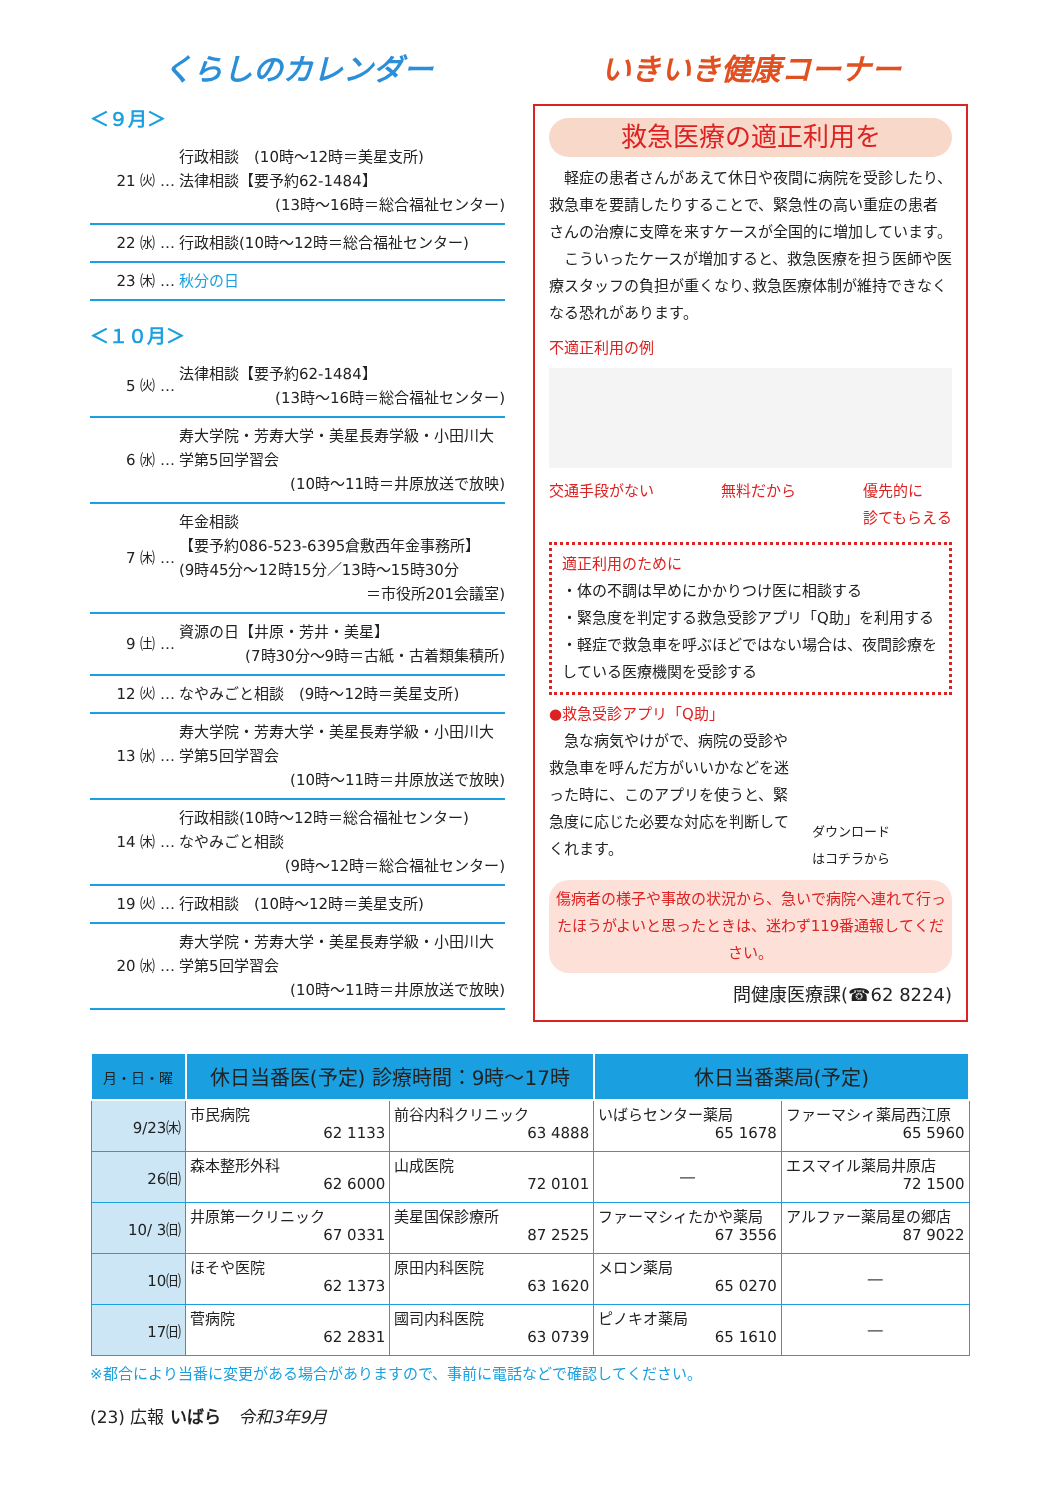くらしのカレンダー
＜９月＞
21 ㈫ …
行政相談　(10時～12時＝美星支所)
法律相談【要予約62-1484】
(13時～16時＝総合福祉センター)
22 ㈬ …
行政相談(10時～12時＝総合福祉センター)
23 ㈭ … 秋分の日
＜１０月＞
5 ㈫ …
法律相談【要予約62-1484】
(13時～16時＝総合福祉センター)
6 ㈬ …
寿大学院・芳寿大学・美星長寿学級・小田川大学第5回学習会
(10時～11時＝井原放送で放映)
7 ㈭ …
年金相談
【要予約086-523-6395倉敷西年金事務所】
(9時45分～12時15分／13時～15時30分
＝市役所201会議室)
9 ㈯ …
資源の日【井原・芳井・美星】
(7時30分～9時＝古紙・古着類集積所)
12 ㈫ …
なやみごと相談　(9時～12時＝美星支所)
13 ㈬ …
寿大学院・芳寿大学・美星長寿学級・小田川大学第5回学習会
(10時～11時＝井原放送で放映)
14 ㈭ …
行政相談(10時～12時＝総合福祉センター)
なやみごと相談
(9時～12時＝総合福祉センター)
19 ㈫ … 行政相談　(10時～12時＝美星支所)
20 ㈬ …
寿大学院・芳寿大学・美星長寿学級・小田川大学第5回学習会
(10時～11時＝井原放送で放映)
いきいき健康コーナー
救急医療の適正利用を
　軽症の患者さんがあえて休日や夜間に病院を受診したり、救急車を要請したりすることで、緊急性の高い重症の患者さんの治療に支障を来すケースが全国的に増加しています。
　こういったケースが増加すると、救急医療を担う医師や医療スタッフの負担が重くなり､救急医療体制が維持できなくなる恐れがあります。
不適正利用の例
交通手段がない 無料だから 優先的に
診てもらえる
適正利用のために
・体の不調は早めにかかりつけ医に相談する
・緊急度を判定する救急受診アプリ「Q助」を利用する
・軽症で救急車を呼ぶほどではない場合は、夜間診療をしている医療機関を受診する
●救急受診アプリ「Q助」
　急な病気やけがで、病院の受診や救急車を呼んだ方がいいかなどを迷った時に、このアプリを使うと、緊急度に応じた必要な対応を判断してくれます。
ダウンロード
はコチラから
傷病者の様子や事故の状況から、急いで病院へ連れて行ったほうがよいと思ったときは、迷わず119番通報してください。
問健康医療課(☎62 8224)
| 月・日・曜 | 休日当番医(予定) 診療時間：9時～17時 | | 休日当番薬局(予定) | |
| --- | --- | --- | --- | --- |
| 9/23㈭ | 市民病院 62 1133 | 前谷内科クリニック 63 4888 | いばらセンター薬局 65 1678 | ファーマシィ薬局西江原 65 5960 |
| 26㈰ | 森本整形外科 62 6000 | 山成医院 72 0101 | ― | エスマイル薬局井原店 72 1500 |
| 10/ 3㈰ | 井原第一クリニック 67 0331 | 美星国保診療所 87 2525 | ファーマシィたかや薬局 67 3556 | アルファー薬局星の郷店 87 9022 |
| 10㈰ | ほそや医院 62 1373 | 原田内科医院 63 1620 | メロン薬局 65 0270 | ― |
| 17㈰ | 菅病院 62 2831 | 國司内科医院 63 0739 | ピノキオ薬局 65 1610 | ― |
※都合により当番に変更がある場合がありますので、事前に電話などで確認してください。
(23) 広報 いばら　令和3年9月